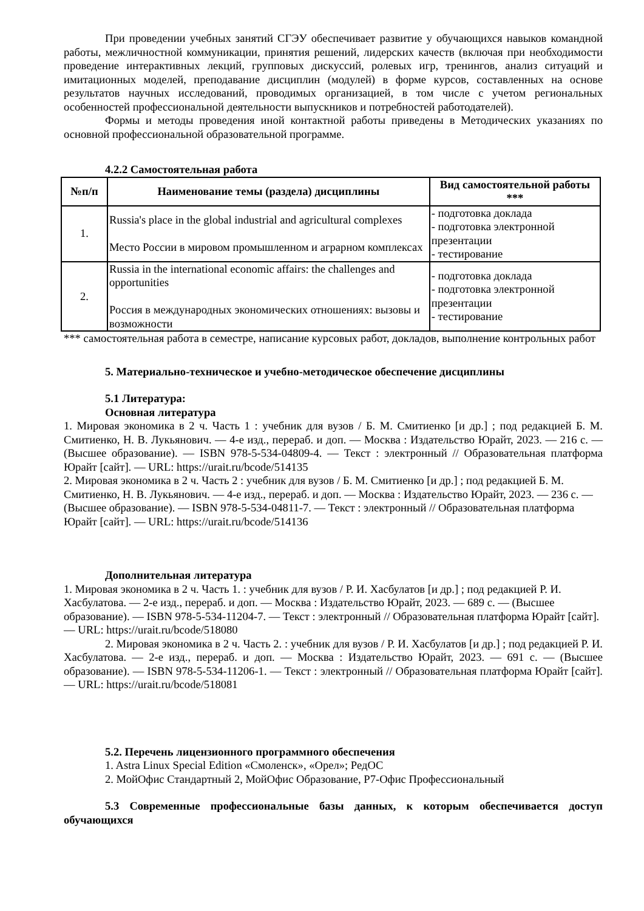При проведении учебных занятий СГЭУ обеспечивает развитие у обучающихся навыков командной работы, межличностной коммуникации, принятия решений, лидерских качеств (включая при необходимости проведение интерактивных лекций, групповых дискуссий, ролевых игр, тренингов, анализ ситуаций и имитационных моделей, преподавание дисциплин (модулей) в форме курсов, составленных на основе результатов научных исследований, проводимых организацией, в том числе с учетом региональных особенностей профессиональной деятельности выпускников и потребностей работодателей).
Формы и методы проведения иной контактной работы приведены в Методических указаниях по основной профессиональной образовательной программе.
4.2.2 Самостоятельная работа
| №п/п | Наименование темы (раздела) дисциплины | Вид самостоятельной работы *** |
| --- | --- | --- |
| 1. | Russia's place in the global industrial and agricultural complexes Место России в мировом промышленном и аграрном комплексах | - подготовка доклада - подготовка электронной презентации - тестирование |
| 2. | Russia in the international economic affairs: the challenges and opportunities Россия в международных экономических отношениях: вызовы и возможности | - подготовка доклада - подготовка электронной презентации - тестирование |
*** самостоятельная работа в семестре, написание курсовых работ, докладов, выполнение контрольных работ
5. Материально-техническое и учебно-методическое обеспечение дисциплины
5.1 Литература:
Основная литература
1. Мировая экономика в 2 ч. Часть 1 : учебник для вузов / Б. М. Смитиенко [и др.] ; под редакцией Б. М. Смитиенко, Н. В. Лукьянович. — 4-е изд., перераб. и доп. — Москва : Издательство Юрайт, 2023. — 216 с. — (Высшее образование). — ISBN 978-5-534-04809-4. — Текст : электронный // Образовательная платформа Юрайт [сайт]. — URL: https://urait.ru/bcode/514135
2. Мировая экономика в 2 ч. Часть 2 : учебник для вузов / Б. М. Смитиенко [и др.] ; под редакцией Б. М. Смитиенко, Н. В. Лукьянович. — 4-е изд., перераб. и доп. — Москва : Издательство Юрайт, 2023. — 236 с. — (Высшее образование). — ISBN 978-5-534-04811-7. — Текст : электронный // Образовательная платформа Юрайт [сайт]. — URL: https://urait.ru/bcode/514136
Дополнительная литература
1. Мировая экономика в 2 ч. Часть 1. : учебник для вузов / Р. И. Хасбулатов [и др.] ; под редакцией Р. И. Хасбулатова. — 2-е изд., перераб. и доп. — Москва : Издательство Юрайт, 2023. — 689 с. — (Высшее образование). — ISBN 978-5-534-11204-7. — Текст : электронный // Образовательная платформа Юрайт [сайт]. — URL: https://urait.ru/bcode/518080
2. Мировая экономика в 2 ч. Часть 2. : учебник для вузов / Р. И. Хасбулатов [и др.] ; под редакцией Р. И. Хасбулатова. — 2-е изд., перераб. и доп. — Москва : Издательство Юрайт, 2023. — 691 с. — (Высшее образование). — ISBN 978-5-534-11206-1. — Текст : электронный // Образовательная платформа Юрайт [сайт]. — URL: https://urait.ru/bcode/518081
5.2. Перечень лицензионного программного обеспечения
1. Astra Linux Special Edition «Смоленск», «Орел»; РедОС
2. МойОфис Стандартный 2, МойОфис Образование, Р7-Офис Профессиональный
5.3 Современные профессиональные базы данных, к которым обеспечивается доступ обучающихся